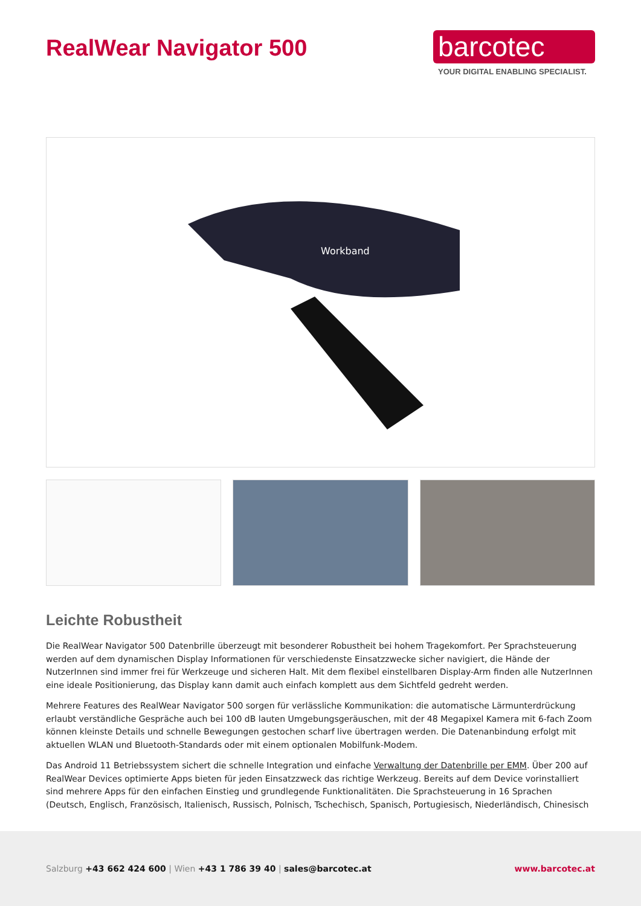RealWear Navigator 500
barcotec
YOUR DIGITAL ENABLING SPECIALIST.
Workband
Leichte Robustheit
Die RealWear Navigator 500 Datenbrille überzeugt mit besonderer Robustheit bei hohem Tragekomfort. Per Sprachsteuerung werden auf dem dynamischen Display Informationen für verschiedenste Einsatzzwecke sicher navigiert, die Hände der NutzerInnen sind immer frei für Werkzeuge und sicheren Halt. Mit dem flexibel einstellbaren Display-Arm finden alle NutzerInnen eine ideale Positionierung, das Display kann damit auch einfach komplett aus dem Sichtfeld gedreht werden.
Mehrere Features des RealWear Navigator 500 sorgen für verlässliche Kommunikation: die automatische Lärmunterdrückung erlaubt verständliche Gespräche auch bei 100 dB lauten Umgebungsgeräuschen, mit der 48 Megapixel Kamera mit 6-fach Zoom können kleinste Details und schnelle Bewegungen gestochen scharf live übertragen werden. Die Datenanbindung erfolgt mit aktuellen WLAN und Bluetooth-Standards oder mit einem optionalen Mobilfunk-Modem.
Das Android 11 Betriebssystem sichert die schnelle Integration und einfache Verwaltung der Datenbrille per EMM. Über 200 auf RealWear Devices optimierte Apps bieten für jeden Einsatzzweck das richtige Werkzeug. Bereits auf dem Device vorinstalliert sind mehrere Apps für den einfachen Einstieg und grundlegende Funktionalitäten. Die Sprachsteuerung in 16 Sprachen (Deutsch, Englisch, Französisch, Italienisch, Russisch, Polnisch, Tschechisch, Spanisch, Portugiesisch, Niederländisch, Chinesisch
Salzburg +43 662 424 600 | Wien +43 1 786 39 40 | sales@barcotec.at www.barcotec.at